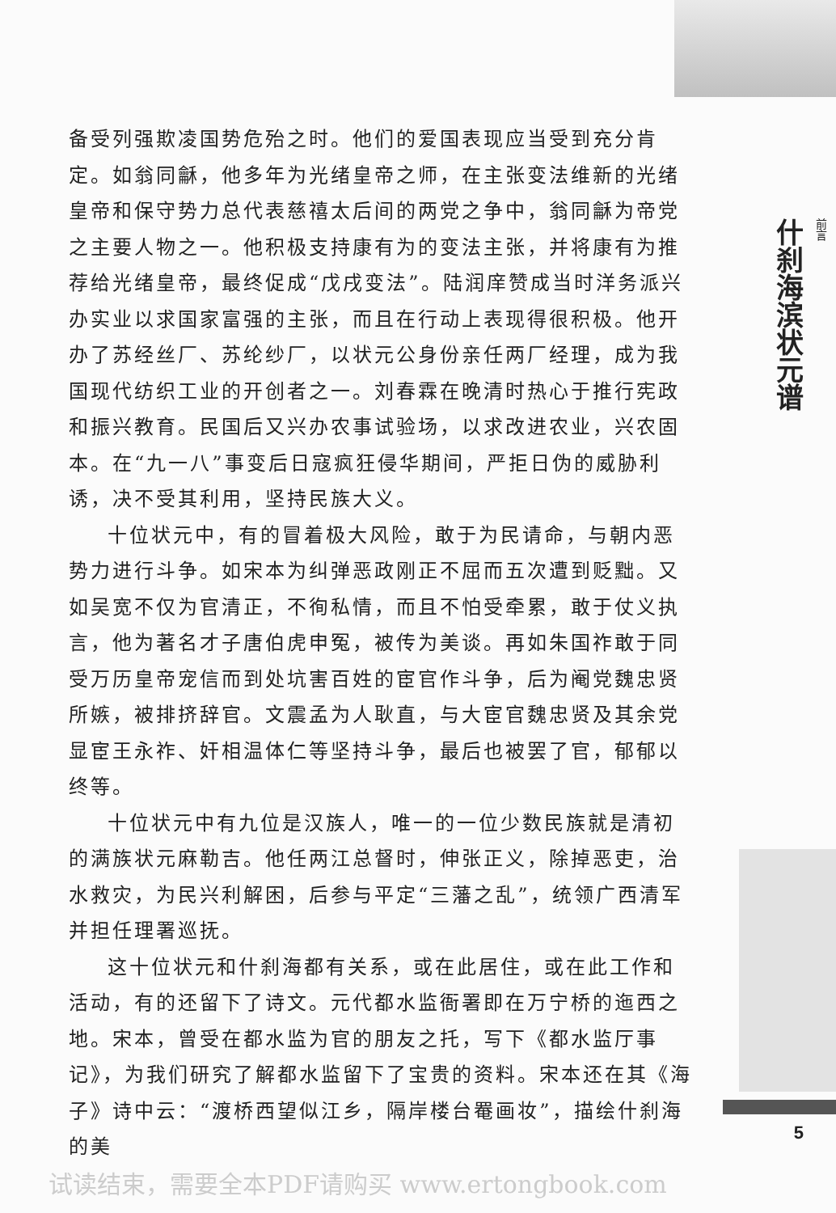备受列强欺凌国势危殆之时。他们的爱国表现应当受到充分肯定。如翁同龢，他多年为光绪皇帝之师，在主张变法维新的光绪皇帝和保守势力总代表慈禧太后间的两党之争中，翁同龢为帝党之主要人物之一。他积极支持康有为的变法主张，并将康有为推荐给光绪皇帝，最终促成“戊戌变法”。陆润庠赞成当时洋务派兴办实业以求国家富强的主张，而且在行动上表现得很积极。他开办了苏经丝厂、苏纶纱厂，以状元公身份亲任两厂经理，成为我国现代纺织工业的开创者之一。刘春霖在晚清时热心于推行宪政和振兴教育。民国后又兴办农事试验场，以求改进农业，兴农固本。在“九一八”事变后日寇疯狂侵华期间，严拒日伪的威胁利诱，决不受其利用，坚持民族大义。
十位状元中，有的冒着极大风险，敢于为民请命，与朝内恶势力进行斗争。如宋本为纠弹恶政刚正不屈而五次遭到贬黜。又如吴宽不仅为官清正，不徇私情，而且不怕受牵累，敢于仗义执言，他为著名才子唐伯虎申冤，被传为美谈。再如朱国祚敢于同受万历皇帝宠信而到处坑害百姓的宦官作斗争，后为阉党魏忠贤所嫉，被排挤辞官。文震孟为人耿直，与大宦官魏忠贤及其余党显宦王永祚、奸相温体仁等坚持斗争，最后也被罢了官，郁郁以终等。
十位状元中有九位是汉族人，唯一的一位少数民族就是清初的满族状元麻勒吉。他任两江总督时，伸张正义，除掉恶吏，治水救灾，为民兴利解困，后参与平定“三藩之乱”，统领广西清军并担任理署巡抚。
这十位状元和什刹海都有关系，或在此居住，或在此工作和活动，有的还留下了诗文。元代都水监衙署即在万宁桥的迤西之地。宋本，曾受在都水监为官的朋友之托，写下《都水监厅事记》，为我们研究了解都水监留下了宝贵的资料。宋本还在其《海子》诗中云：“渡桥西望似江乡，隔岸楼台罨画妆”，描绘什刹海的美
前言
什刹海滨状元谱
5
试读结束，需要全本PDF请购买 www.ertongbook.com